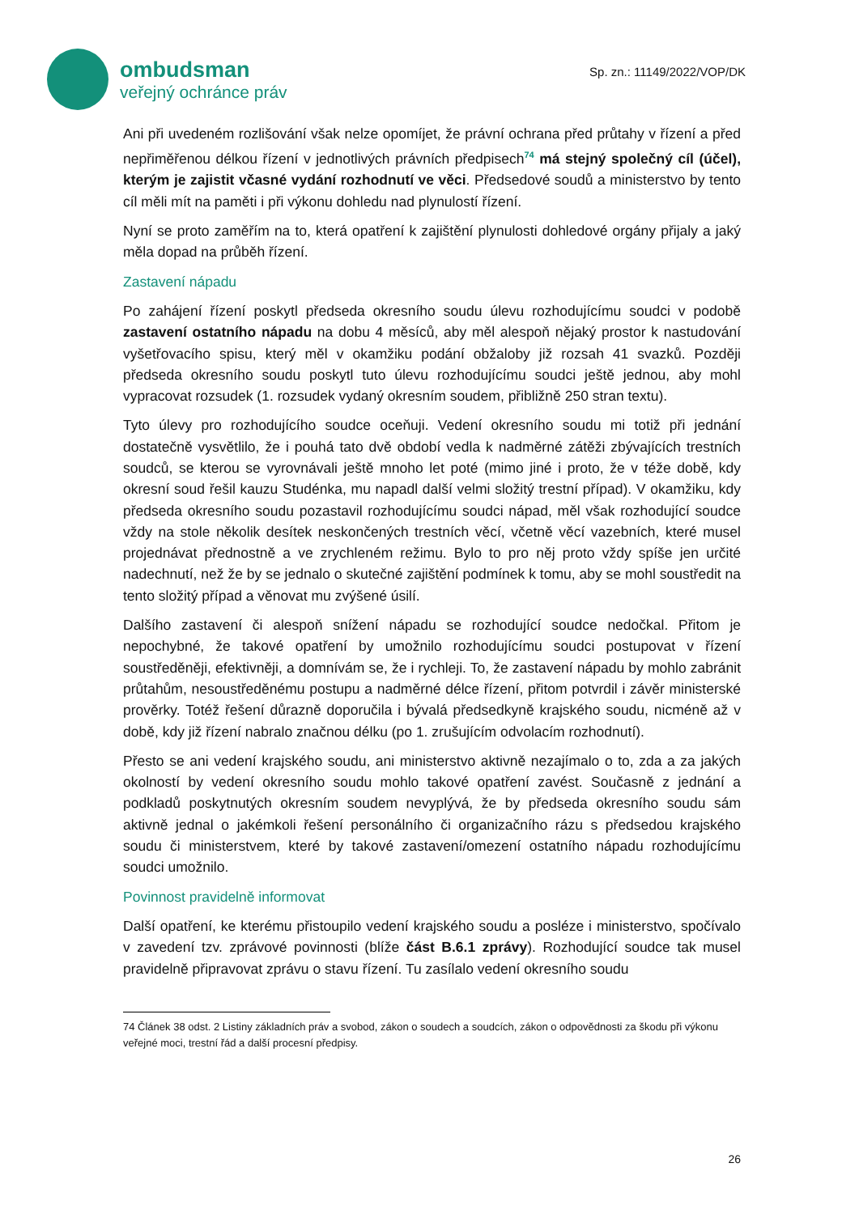ombudsman
veřejný ochránce práv
Sp. zn.: 11149/2022/VOP/DK
Ani při uvedeném rozlišování však nelze opomíjet, že právní ochrana před průtahy v řízení a před nepřiměřenou délkou řízení v jednotlivých právních předpisech<sup>74</sup> má stejný společný cíl (účel), kterým je zajistit včasné vydání rozhodnutí ve věci. Předsedové soudů a ministerstvo by tento cíl měli mít na paměti i při výkonu dohledu nad plynulostí řízení.
Nyní se proto zaměřím na to, která opatření k zajištění plynulosti dohledové orgány přijaly a jaký měla dopad na průběh řízení.
Zastavení nápadu
Po zahájení řízení poskytl předseda okresního soudu úlevu rozhodujícímu soudci v podobě zastavení ostatního nápadu na dobu 4 měsíců, aby měl alespoň nějaký prostor k nastudování vyšetřovacího spisu, který měl v okamžiku podání obžaloby již rozsah 41 svazků. Později předseda okresního soudu poskytl tuto úlevu rozhodujícímu soudci ještě jednou, aby mohl vypracovat rozsudek (1. rozsudek vydaný okresním soudem, přibližně 250 stran textu).
Tyto úlevy pro rozhodujícího soudce oceňuji. Vedení okresního soudu mi totiž při jednání dostatečně vysvětlilo, že i pouhá tato dvě období vedla k nadměrné zátěži zbývajících trestních soudců, se kterou se vyrovnávali ještě mnoho let poté (mimo jiné i proto, že v téže době, kdy okresní soud řešil kauzu Studénka, mu napadl další velmi složitý trestní případ). V okamžiku, kdy předseda okresního soudu pozastavil rozhodujícímu soudci nápad, měl však rozhodující soudce vždy na stole několik desítek neskončených trestních věcí, včetně věcí vazebních, které musel projednávat přednostně a ve zrychleném režimu. Bylo to pro něj proto vždy spíše jen určité nadechnutí, než že by se jednalo o skutečné zajištění podmínek k tomu, aby se mohl soustředit na tento složitý případ a věnovat mu zvýšené úsilí.
Dalšího zastavení či alespoň snížení nápadu se rozhodující soudce nedočkal. Přitom je nepochybné, že takové opatření by umožnilo rozhodujícímu soudci postupovat v řízení soustředěněji, efektivněji, a domnívám se, že i rychleji. To, že zastavení nápadu by mohlo zabránit průtahům, nesoustředěnému postupu a nadměrné délce řízení, přitom potvrdil i závěr ministerské prověrky. Totéž řešení důrazně doporučila i bývalá předsedkyně krajského soudu, nicméně až v době, kdy již řízení nabralo značnou délku (po 1. zrušujícím odvolacím rozhodnutí).
Přesto se ani vedení krajského soudu, ani ministerstvo aktivně nezajímalo o to, zda a za jakých okolností by vedení okresního soudu mohlo takové opatření zavést. Současně z jednání a podkladů poskytnutých okresním soudem nevyplývá, že by předseda okresního soudu sám aktivně jednal o jakémkoli řešení personálního či organizačního rázu s předsedou krajského soudu či ministerstvem, které by takové zastavení/omezení ostatního nápadu rozhodujícímu soudci umožnilo.
Povinnost pravidelně informovat
Další opatření, ke kterému přistoupilo vedení krajského soudu a posléze i ministerstvo, spočívalo v zavedení tzv. zprávové povinnosti (blíže část B.6.1 zprávy). Rozhodující soudce tak musel pravidelně připravovat zprávu o stavu řízení. Tu zasílalo vedení okresního soudu
74 Článek 38 odst. 2 Listiny základních práv a svobod, zákon o soudech a soudcích, zákon o odpovědnosti za škodu při výkonu veřejné moci, trestní řád a další procesní předpisy.
26